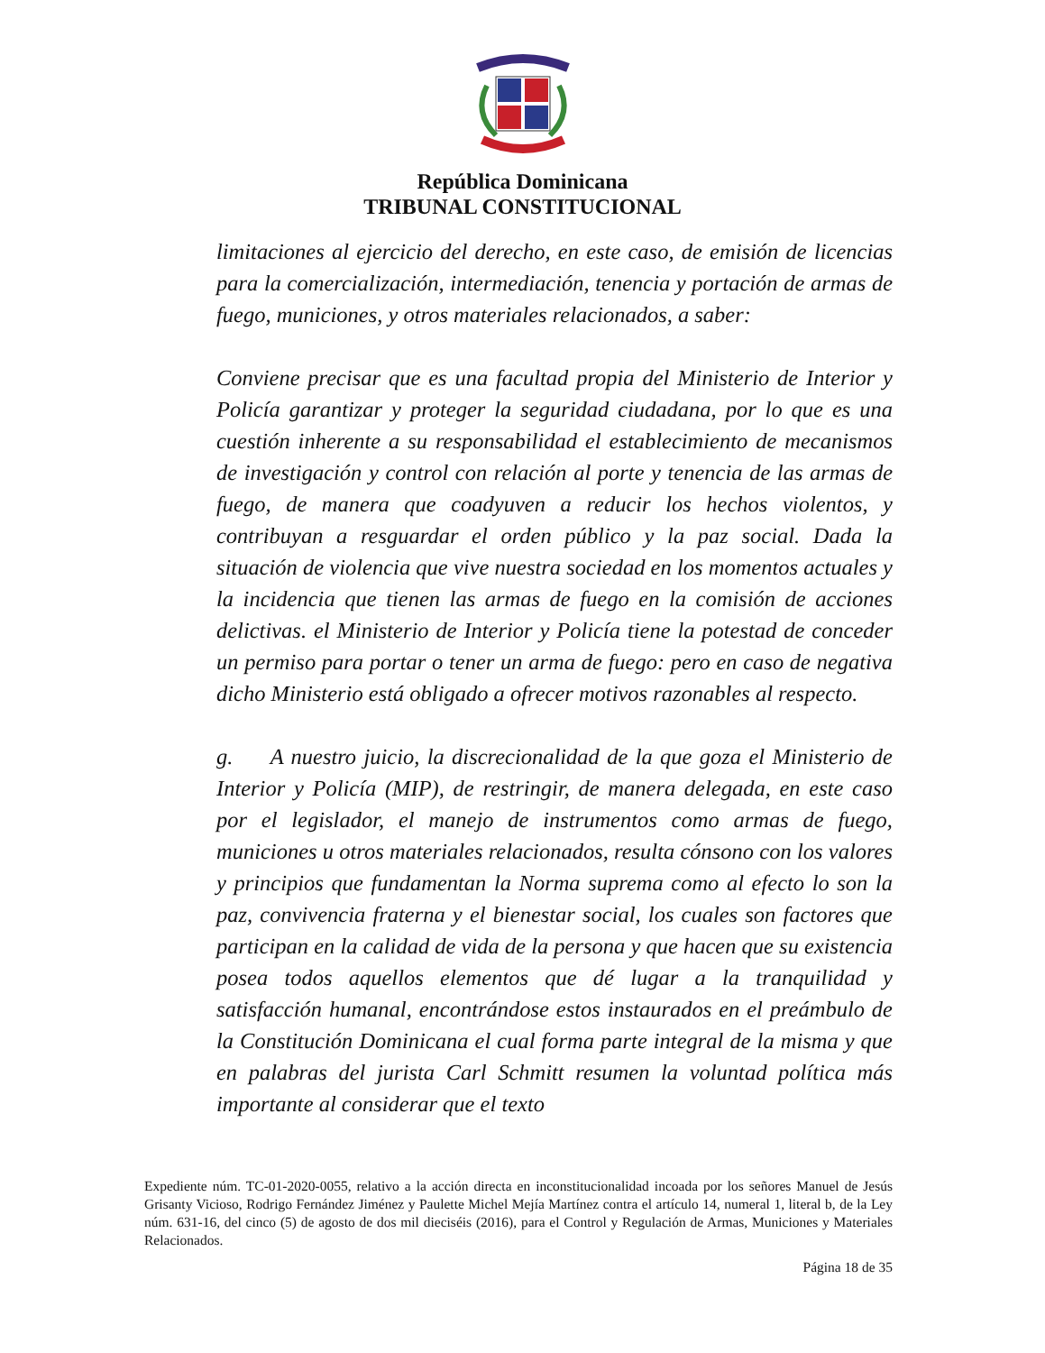República Dominicana
TRIBUNAL CONSTITUCIONAL
limitaciones al ejercicio del derecho, en este caso, de emisión de licencias para la comercialización, intermediación, tenencia y portación de armas de fuego, municiones, y otros materiales relacionados, a saber:
Conviene precisar que es una facultad propia del Ministerio de Interior y Policía garantizar y proteger la seguridad ciudadana, por lo que es una cuestión inherente a su responsabilidad el establecimiento de mecanismos de investigación y control con relación al porte y tenencia de las armas de fuego, de manera que coadyuven a reducir los hechos violentos, y contribuyan a resguardar el orden público y la paz social. Dada la situación de violencia que vive nuestra sociedad en los momentos actuales y la incidencia que tienen las armas de fuego en la comisión de acciones delictivas. el Ministerio de Interior y Policía tiene la potestad de conceder un permiso para portar o tener un arma de fuego: pero en caso de negativa dicho Ministerio está obligado a ofrecer motivos razonables al respecto.
g. A nuestro juicio, la discrecionalidad de la que goza el Ministerio de Interior y Policía (MIP), de restringir, de manera delegada, en este caso por el legislador, el manejo de instrumentos como armas de fuego, municiones u otros materiales relacionados, resulta cónsono con los valores y principios que fundamentan la Norma suprema como al efecto lo son la paz, convivencia fraterna y el bienestar social, los cuales son factores que participan en la calidad de vida de la persona y que hacen que su existencia posea todos aquellos elementos que dé lugar a la tranquilidad y satisfacción humanal, encontrándose estos instaurados en el preámbulo de la Constitución Dominicana el cual forma parte integral de la misma y que en palabras del jurista Carl Schmitt resumen la voluntad política más importante al considerar que el texto
Expediente núm. TC-01-2020-0055, relativo a la acción directa en inconstitucionalidad incoada por los señores Manuel de Jesús Grisanty Vicioso, Rodrigo Fernández Jiménez y Paulette Michel Mejía Martínez contra el artículo 14, numeral 1, literal b, de la Ley núm. 631-16, del cinco (5) de agosto de dos mil dieciséis (2016), para el Control y Regulación de Armas, Municiones y Materiales Relacionados.
Página 18 de 35